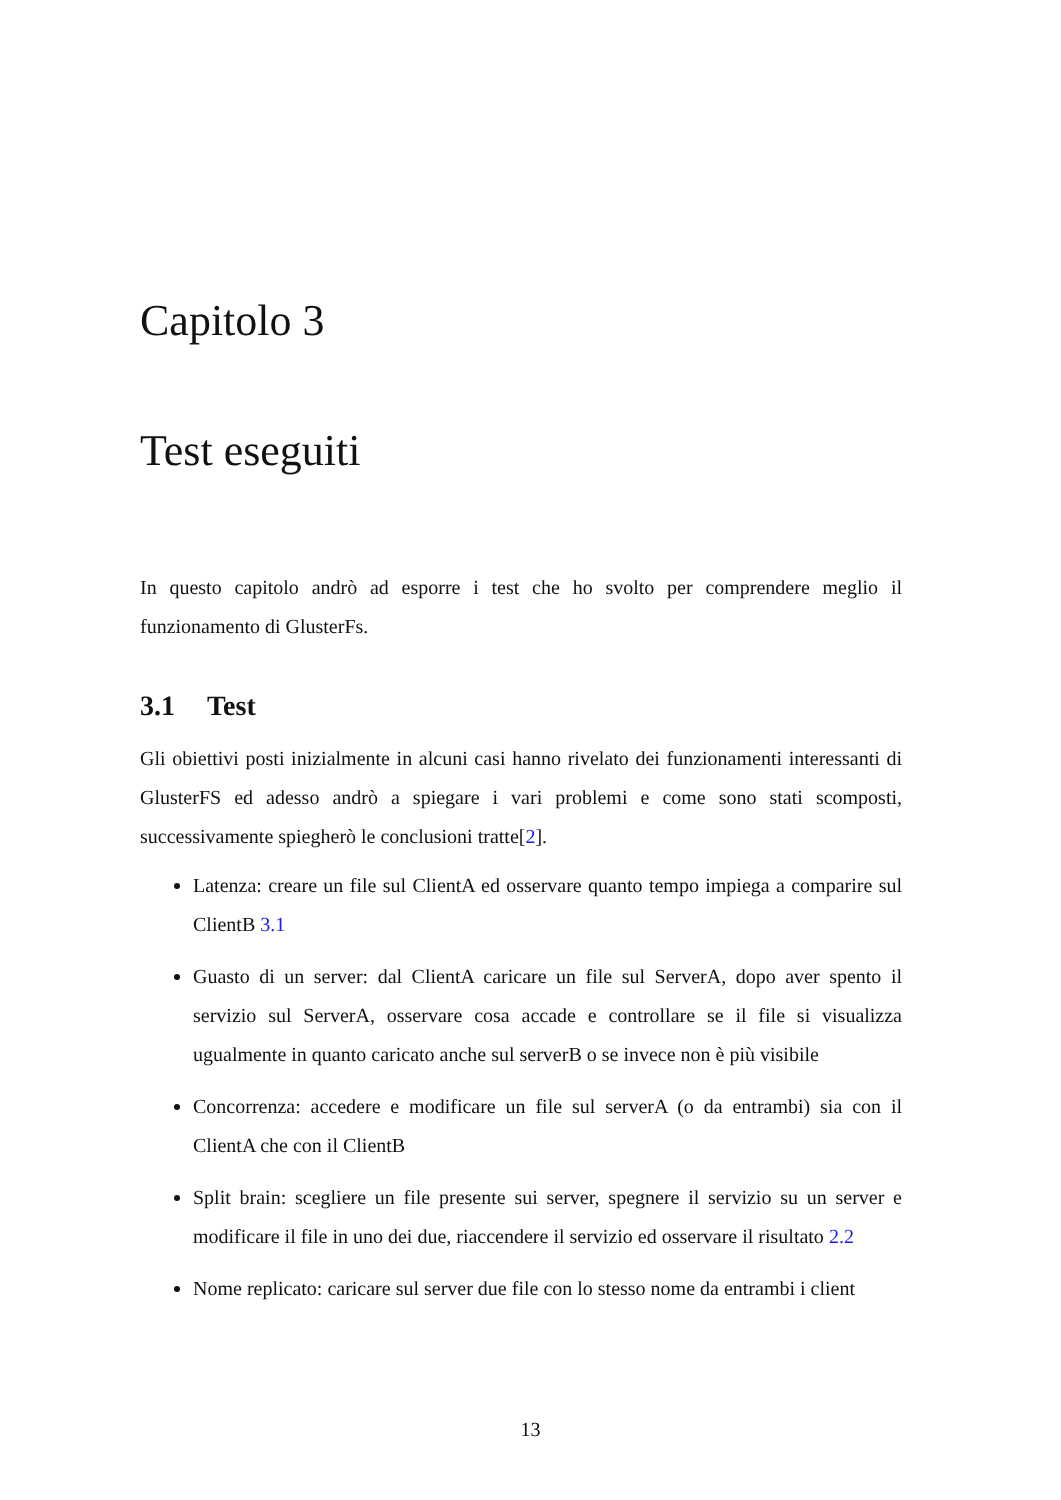Capitolo 3
Test eseguiti
In questo capitolo andrò ad esporre i test che ho svolto per comprendere meglio il funzionamento di GlusterFs.
3.1 Test
Gli obiettivi posti inizialmente in alcuni casi hanno rivelato dei funzionamenti interessanti di GlusterFS ed adesso andrò a spiegare i vari problemi e come sono stati scomposti, successivamente spiegherò le conclusioni tratte[2].
Latenza: creare un file sul ClientA ed osservare quanto tempo impiega a comparire sul ClientB 3.1
Guasto di un server: dal ClientA caricare un file sul ServerA, dopo aver spento il servizio sul ServerA, osservare cosa accade e controllare se il file si visualizza ugualmente in quanto caricato anche sul serverB o se invece non è più visibile
Concorrenza: accedere e modificare un file sul serverA (o da entrambi) sia con il ClientA che con il ClientB
Split brain: scegliere un file presente sui server, spegnere il servizio su un server e modificare il file in uno dei due, riaccendere il servizio ed osservare il risultato 2.2
Nome replicato: caricare sul server due file con lo stesso nome da entrambi i client
13